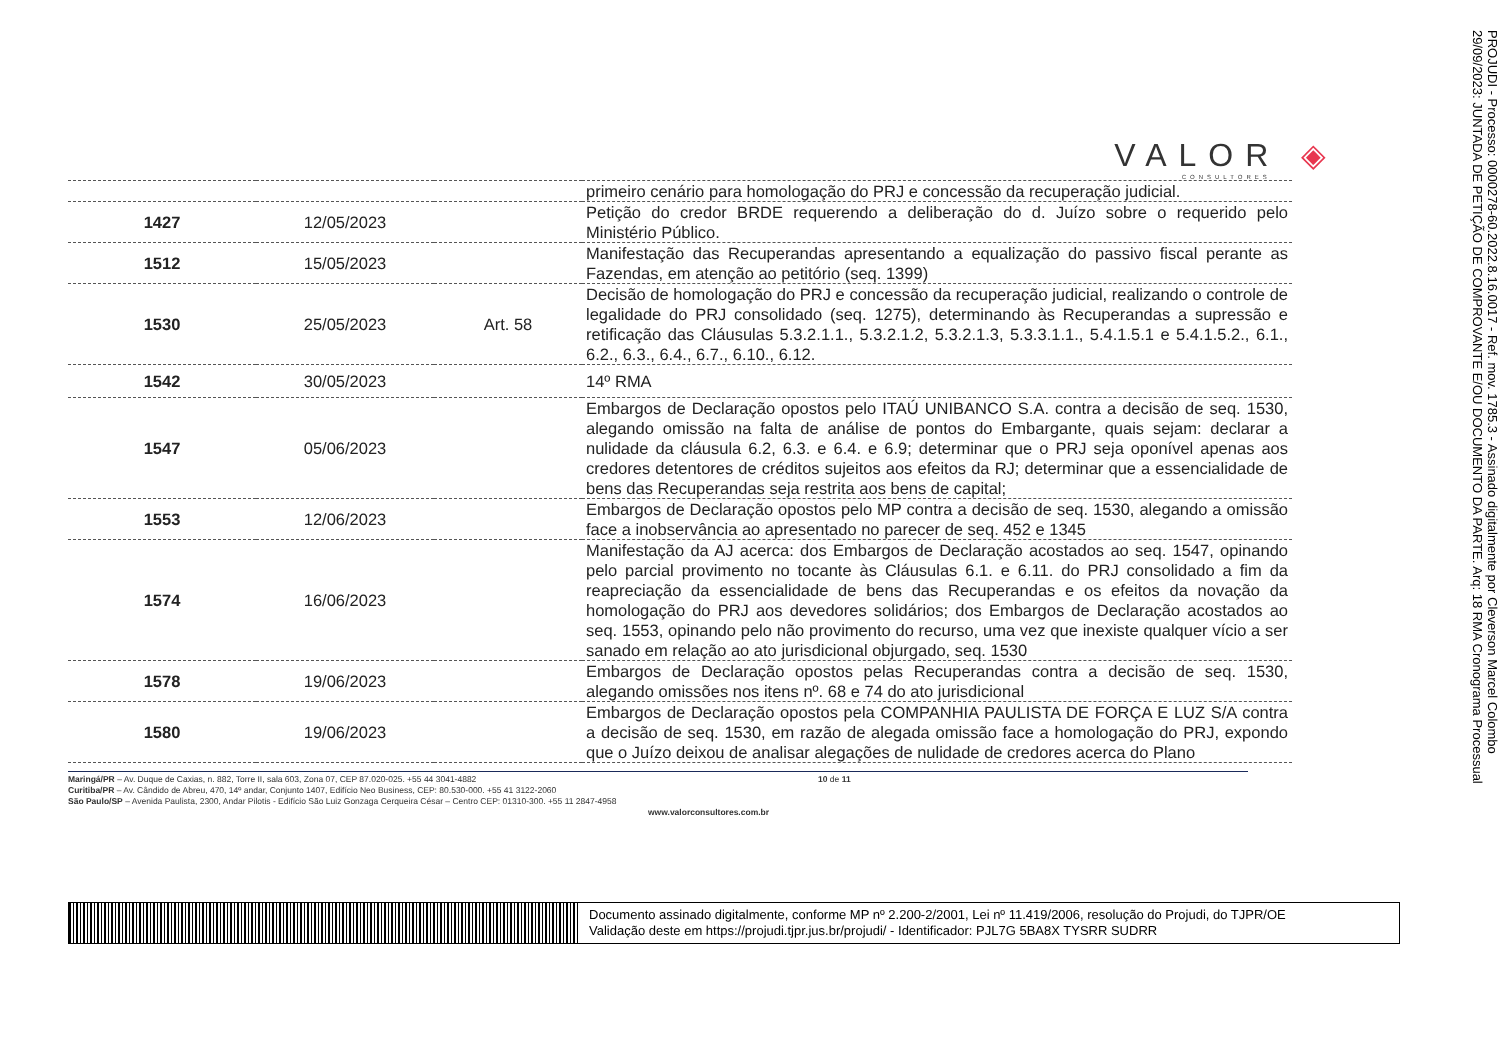VALOR ◈
CONSULTORES
| | | | primeiro cenário para homologação do PRJ e concessão da recuperação judicial. |
| 1427 | 12/05/2023 | | Petição do credor BRDE requerendo a deliberação do d. Juízo sobre o requerido pelo Ministério Público. |
| 1512 | 15/05/2023 | | Manifestação das Recuperandas apresentando a equalização do passivo fiscal perante as Fazendas, em atenção ao petitório (seq. 1399) |
| 1530 | 25/05/2023 | Art. 58 | Decisão de homologação do PRJ e concessão da recuperação judicial, realizando o controle de legalidade do PRJ consolidado (seq. 1275), determinando às Recuperandas a supressão e retificação das Cláusulas 5.3.2.1.1., 5.3.2.1.2, 5.3.2.1.3, 5.3.3.1.1., 5.4.1.5.1 e 5.4.1.5.2., 6.1., 6.2., 6.3., 6.4., 6.7., 6.10., 6.12. |
| 1542 | 30/05/2023 | | 14º RMA |
| 1547 | 05/06/2023 | | Embargos de Declaração opostos pelo ITAÚ UNIBANCO S.A. contra a decisão de seq. 1530, alegando omissão na falta de análise de pontos do Embargante, quais sejam: declarar a nulidade da cláusula 6.2, 6.3. e 6.4. e 6.9; determinar que o PRJ seja oponível apenas aos credores detentores de créditos sujeitos aos efeitos da RJ; determinar que a essencialidade de bens das Recuperandas seja restrita aos bens de capital; |
| 1553 | 12/06/2023 | | Embargos de Declaração opostos pelo MP contra a decisão de seq. 1530, alegando a omissão face a inobservância ao apresentado no parecer de seq. 452 e 1345 |
| 1574 | 16/06/2023 | | Manifestação da AJ acerca: dos Embargos de Declaração acostados ao seq. 1547, opinando pelo parcial provimento no tocante às Cláusulas 6.1. e 6.11. do PRJ consolidado a fim da reapreciação da essencialidade de bens das Recuperandas e os efeitos da novação da homologação do PRJ aos devedores solidários; dos Embargos de Declaração acostados ao seq. 1553, opinando pelo não provimento do recurso, uma vez que inexiste qualquer vício a ser sanado em relação ao ato jurisdicional objurgado, seq. 1530 |
| 1578 | 19/06/2023 | | Embargos de Declaração opostos pelas Recuperandas contra a decisão de seq. 1530, alegando omissões nos itens nº. 68 e 74 do ato jurisdicional |
| 1580 | 19/06/2023 | | Embargos de Declaração opostos pela COMPANHIA PAULISTA DE FORÇA E LUZ S/A contra a decisão de seq. 1530, em razão de alegada omissão face a homologação do PRJ, expondo que o Juízo deixou de analisar alegações de nulidade de credores acerca do Plano |
Maringá/PR – Av. Duque de Caxias, n. 882, Torre II, sala 603, Zona 07, CEP 87.020-025. +55 44 3041-4882 10 de 11
Curitiba/PR – Av. Cândido de Abreu, 470, 14º andar, Conjunto 1407, Edifício Neo Business, CEP: 80.530-000. +55 41 3122-2060
São Paulo/SP – Avenida Paulista, 2300, Andar Pilotis - Edifício São Luiz Gonzaga Cerqueira César – Centro CEP: 01310-300. +55 11 2847-4958
www.valorconsultores.com.br
PROJUDI - Processo: 0000278-60.2022.8.16.0017 - Ref. mov. 1785.3 - Assinado digitalmente por Cleverson Marcel Colombo
29/09/2023: JUNTADA DE PETIÇÃO DE COMPROVANTE E/OU DOCUMENTO DA PARTE. Arq: 18 RMA Cronograma Processual
Documento assinado digitalmente, conforme MP nº 2.200-2/2001, Lei nº 11.419/2006, resolução do Projudi, do TJPR/OE
Validação deste em https://projudi.tjpr.jus.br/projudi/ - Identificador: PJL7G 5BA8X TYSRR SUDRR